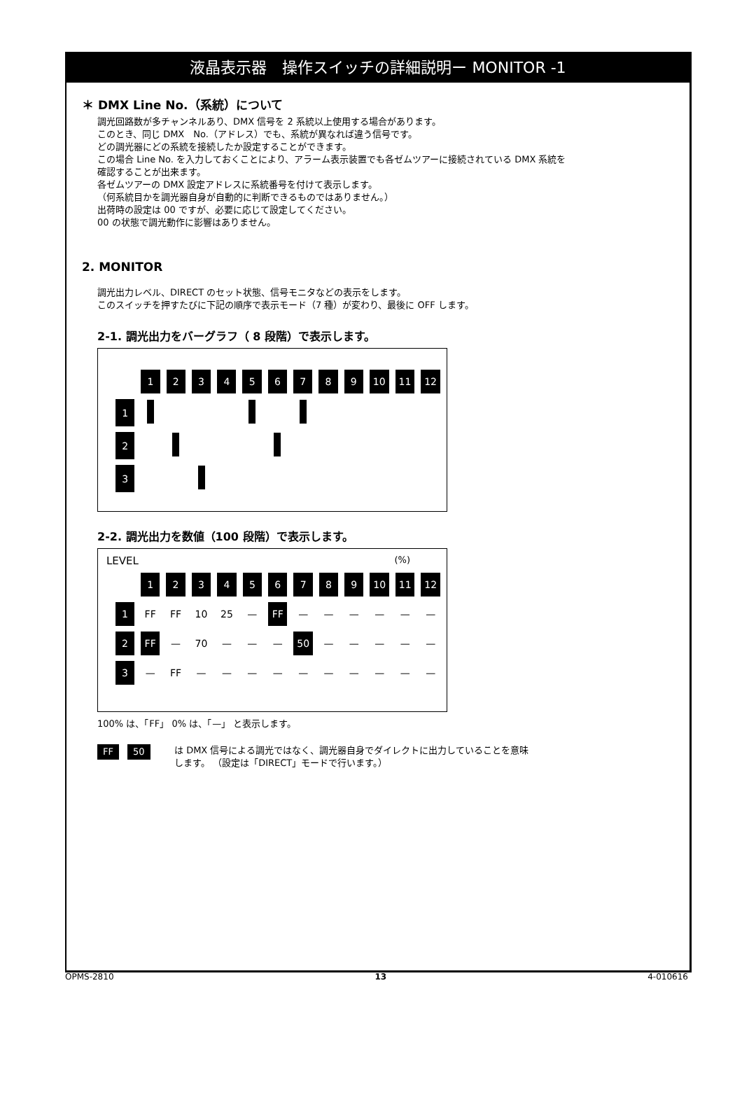液晶表示器　操作スイッチの詳細説明ー MONITOR -1
＊ DMX Line No.（系統）について
調光回路数が多チャンネルあり、DMX 信号を 2 系統以上使用する場合があります。
このとき、同じ DMX　No.（アドレス）でも、系統が異なれば違う信号です。
どの調光器にどの系統を接続したか設定することができます。
この場合 Line No. を入力しておくことにより、アラーム表示装置でも各ゼムツアーに接続されている DMX 系統を
確認することが出来ます。
各ゼムツアーの DMX 設定アドレスに系統番号を付けて表示します。
（何系統目かを調光器自身が自動的に判断できるものではありません。）
出荷時の設定は 00 ですが、必要に応じて設定してください。
00 の状態で調光動作に影響はありません。
2. MONITOR
調光出力レベル、DIRECT のセット状態、信号モニタなどの表示をします。
このスイッチを押すたびに下記の順序で表示モード（7 種）が変わり、最後に OFF します。
2-1. 調光出力をバーグラフ（ 8 段階）で表示します。
| | 1 | 2 | 3 | 4 | 5 | 6 | 7 | 8 | 9 | 10 | 11 | 12 |
| 1 | | | | | | | | | | | | |
| 2 | | | | | | | | | | | | |
| 3 | | | | | | | | | | | | |
2-2. 調光出力を数値（100 段階）で表示します。
LEVEL (%)
| | 1 | 2 | 3 | 4 | 5 | 6 | 7 | 8 | 9 | 10 | 11 | 12 |
| 1 | FF | FF | 10 | 25 | — | FF | — | — | — | — | — | — |
| 2 | FF | — | 70 | — | — | — | 50 | — | — | — | — | — |
| 3 | — | FF | — | — | — | — | — | — | — | — | — | — |
100% は、「FF」 0% は、「—」 と表示します。
FF 50 は DMX 信号による調光ではなく、調光器自身でダイレクトに出力していることを意味
します。 （設定は「DIRECT」モードで行います。）
OPMS-2810 13 4-010616